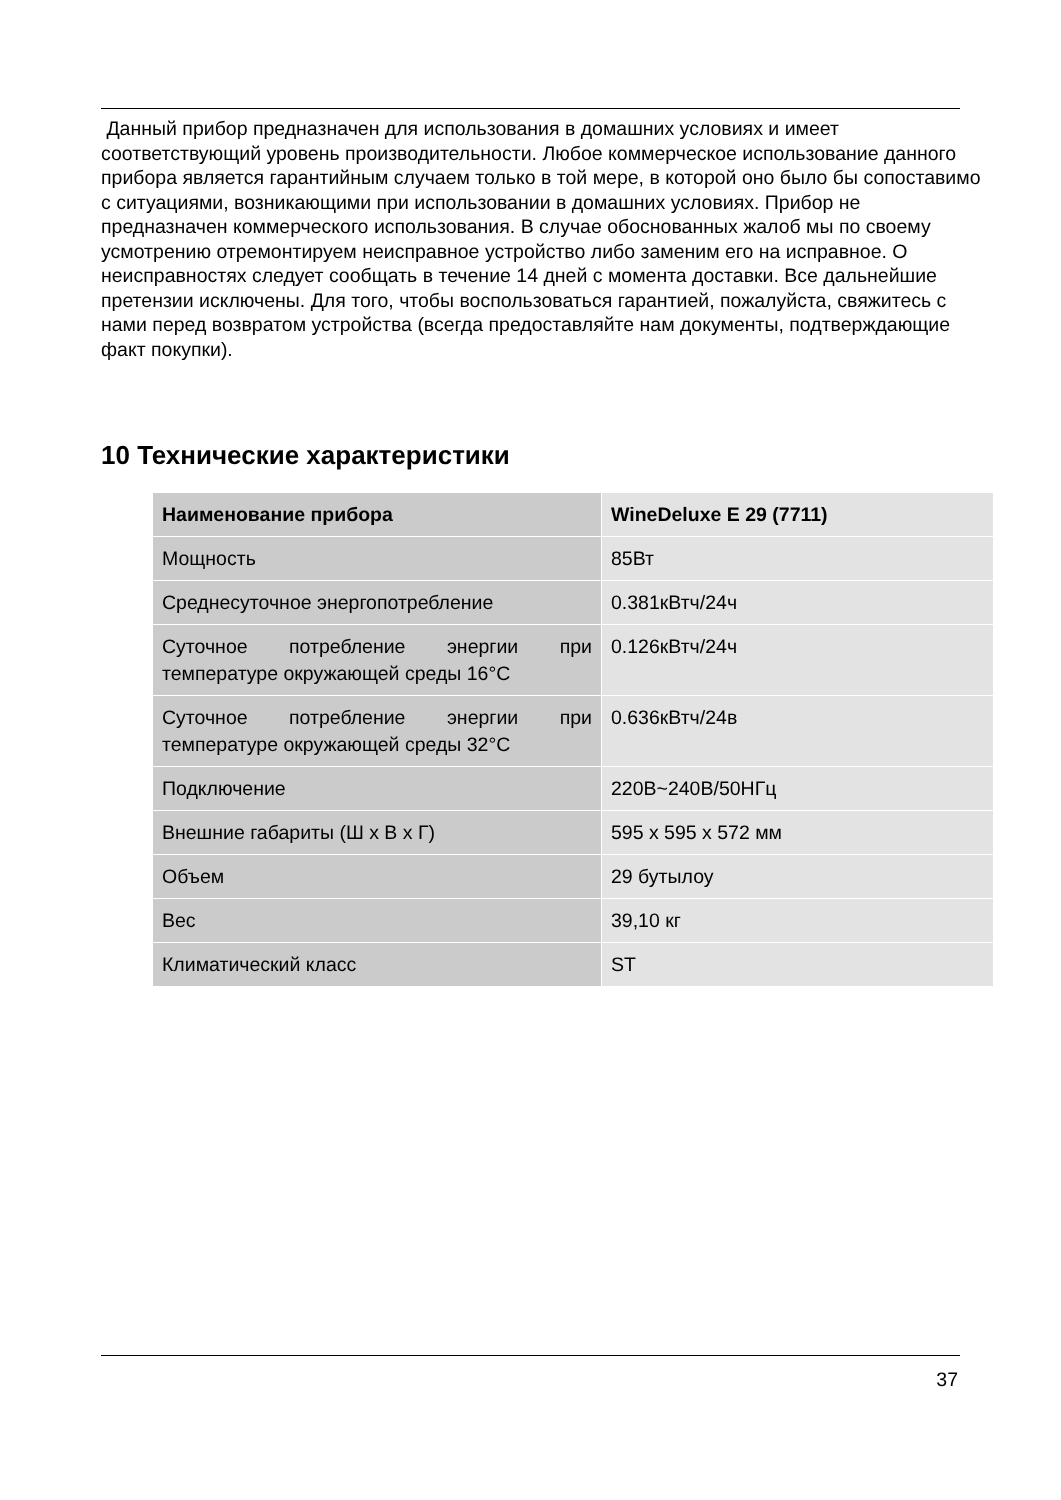Данный прибор предназначен для использования в домашних условиях и имеет соответствующий уровень производительности. Любое коммерческое использование данного прибора является гарантийным случаем только в той мере, в которой оно было бы сопоставимо с ситуациями, возникающими при использовании в домашних условиях. Прибор не предназначен коммерческого использования. В случае обоснованных жалоб мы по своему усмотрению отремонтируем неисправное устройство либо заменим его на исправное. О неисправностях следует сообщать в течение 14 дней с момента доставки. Все дальнейшие претензии исключены. Для того, чтобы воспользоваться гарантией, пожалуйста, свяжитесь с нами перед возвратом устройства (всегда предоставляйте нам документы, подтверждающие факт покупки).
10 Технические характеристики
| Наименование прибора | WineDeluxe E 29 (7711) |
| --- | --- |
| Мощность | 85Вт |
| Среднесуточное энергопотребление | 0.381кВтч/24ч |
| Суточное потребление энергии при температуре окружающей среды 16°C | 0.126кВтч/24ч |
| Суточное потребление энергии при температуре окружающей среды 32°C | 0.636кВтч/24в |
| Подключение | 220В~240В/50НГц |
| Внешние габариты (Ш x В x Г) | 595 x 595 x 572 мм |
| Объем | 29 бутылоу |
| Вес | 39,10 кг |
| Климатический класс | ST |
37